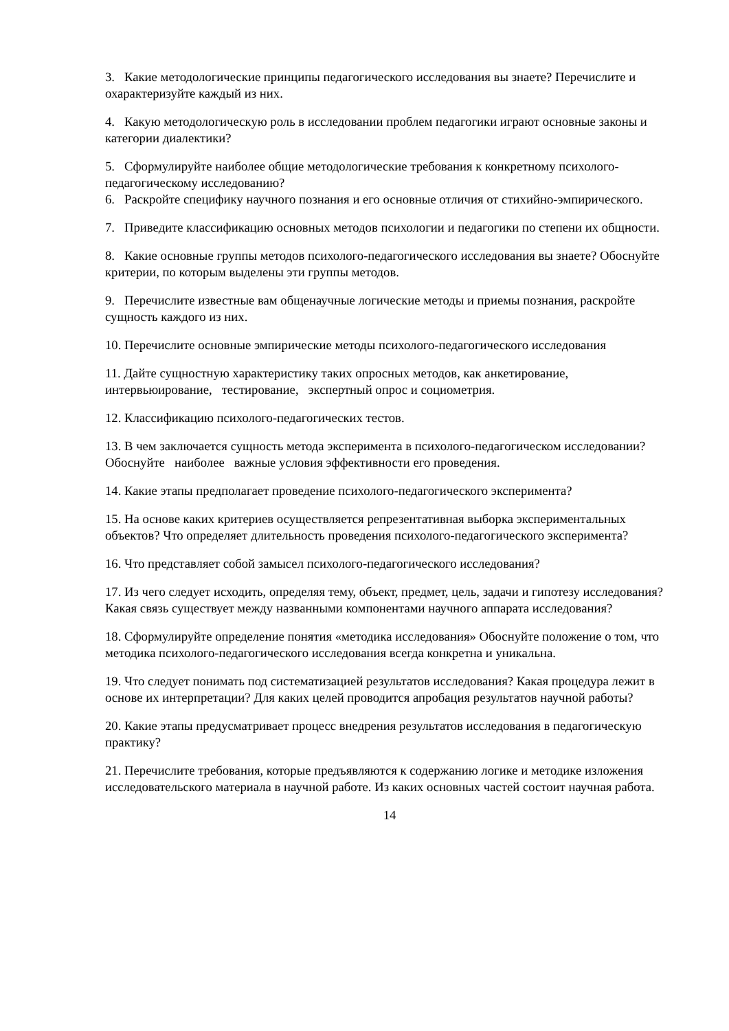3. Какие методологические принципы педагогического исследования вы знаете? Перечислите и охарактеризуйте каждый из них.
4. Какую методологическую роль в исследовании проблем педагогики играют основные законы и категории диалектики?
5. Сформулируйте наиболее общие методологические требования к конкретному психолого-педагогическому исследованию?
6. Раскройте специфику научного познания и его основные отличия от стихийно-эмпирического.
7. Приведите классификацию основных методов психологии и педагогики по степени их общности.
8. Какие основные группы методов психолого-педагогического исследования вы знаете? Обоснуйте критерии, по которым выделены эти группы методов.
9. Перечислите известные вам общенаучные логические методы и приемы познания, раскройте сущность каждого из них.
10. Перечислите основные эмпирические методы психолого-педагогического исследования
11. Дайте сущностную характеристику таких опросных методов, как анкетирование, интервьюирование, тестирование, экспертный опрос и социометрия.
12. Классификацию психолого-педагогических тестов.
13. В чем заключается сущность метода эксперимента в психолого-педагогическом исследовании? Обоснуйте наиболее важные условия эффективности его проведения.
14. Какие этапы предполагает проведение психолого-педагогического эксперимента?
15. На основе каких критериев осуществляется репрезентативная выборка экспериментальных объектов? Что определяет длительность проведения психолого-педагогического эксперимента?
16. Что представляет собой замысел психолого-педагогического исследования?
17. Из чего следует исходить, определяя тему, объект, предмет, цель, задачи и гипотезу исследования? Какая связь существует между названными компонентами научного аппарата исследования?
18. Сформулируйте определение понятия «методика исследования» Обоснуйте положение о том, что методика психолого-педагогического исследования всегда конкретна и уникальна.
19. Что следует понимать под систематизацией результатов исследования? Какая процедура лежит в основе их интерпретации? Для каких целей проводится апробация результатов научной работы?
20. Какие этапы предусматривает процесс внедрения результатов исследования в педагогическую практику?
21. Перечислите требования, которые предъявляются к содержанию логике и методике изложения исследовательского материала в научной работе. Из каких основных частей состоит научная работа.
14